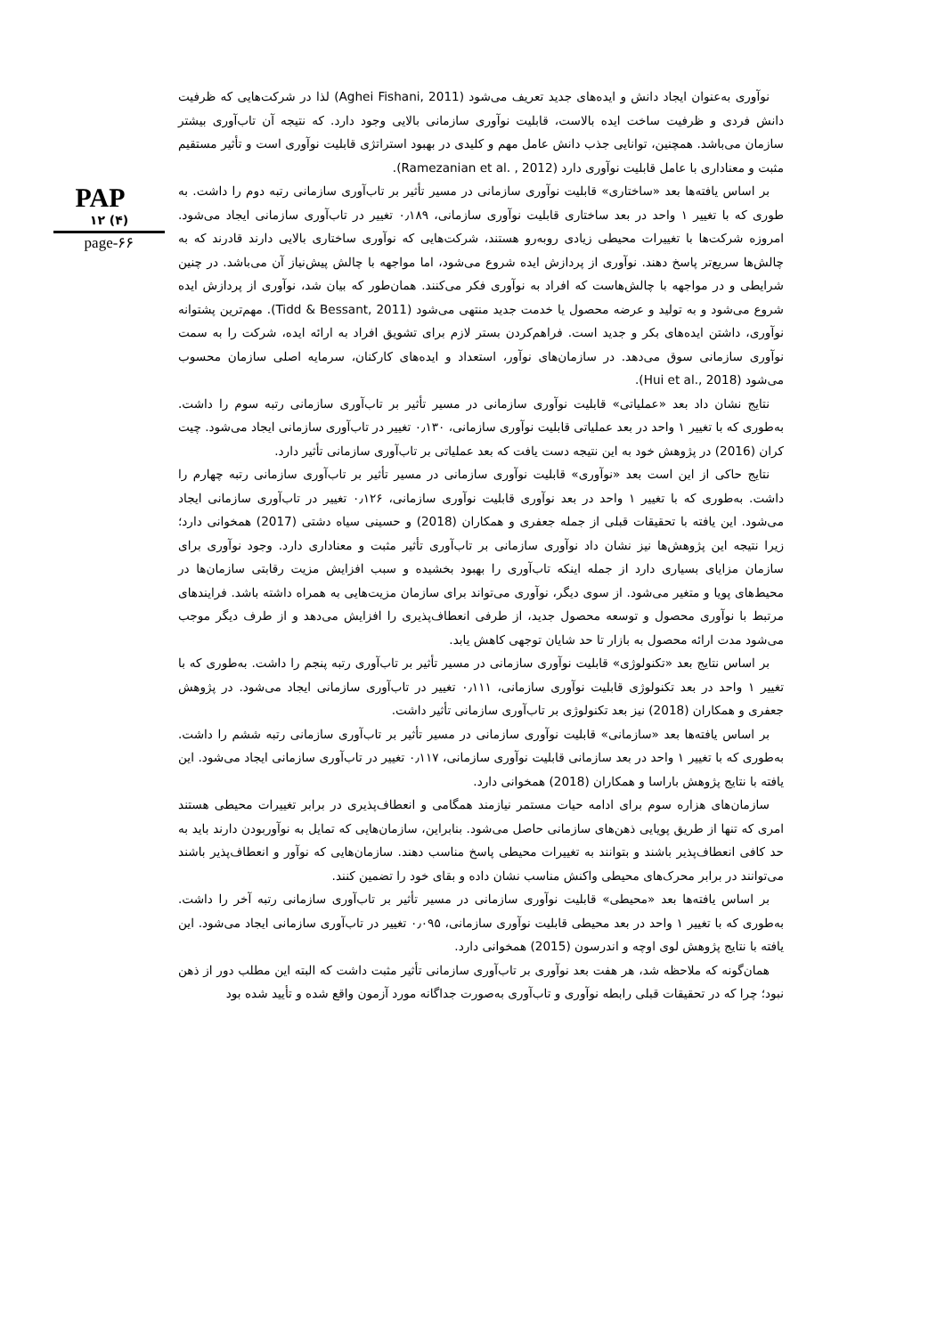PAP
۱۲ (۴)
page-۶۶
نوآوری به‌عنوان ایجاد دانش و ایده‌های جدید تعریف می‌شود (Aghei Fishani, 2011) لذا در شرکت‌هایی که ظرفیت دانش فردی و ظرفیت ساخت ایده بالاست، قابلیت نوآوری سازمانی بالایی وجود دارد. که نتیجه آن تاب‌آوری بیشتر سازمان می‌باشد. همچنین، توانایی جذب دانش عامل مهم و کلیدی در بهبود استراتژی قابلیت نوآوری است و تأثیر مستقیم مثبت و معناداری با عامل قابلیت نوآوری دارد (Ramezanian et al. , 2012).
بر اساس یافته‌ها بعد «ساختاری» قابلیت نوآوری سازمانی در مسیر تأثیر بر تاب‌آوری سازمانی رتبه دوم را داشت. به طوری که با تغییر ۱ واحد در بعد ساختاری قابلیت نوآوری سازمانی، ۰٫۱۸۹ تغییر در تاب‌آوری سازمانی ایجاد می‌شود. امروزه شرکت‌ها با تغییرات محیطی زیادی روبه‌رو هستند، شرکت‌هایی که نوآوری ساختاری بالایی دارند قادرند که به چالش‌ها سریع‌تر پاسخ دهند. نوآوری از پردازش ایده شروع می‌شود، اما مواجهه با چالش پیش‌نیاز آن می‌باشد. در چنین شرایطی و در مواجهه با چالش‌هاست که افراد به نوآوری فکر می‌کنند. همان‌طور که بیان شد، نوآوری از پردازش ایده شروع می‌شود و به تولید و عرضه محصول یا خدمت جدید منتهی می‌شود (Tidd & Bessant, 2011). مهم‌ترین پشتوانه نوآوری، داشتن ایده‌های بکر و جدید است. فراهم‌کردن بستر لازم برای تشویق افراد به ارائه ایده، شرکت را به سمت نوآوری سازمانی سوق می‌دهد. در سازمان‌های نوآور، استعداد و ایده‌های کارکنان، سرمایه اصلی سازمان محسوب می‌شود (Hui et al., 2018).
نتایج نشان داد بعد «عملیاتی» قابلیت نوآوری سازمانی در مسیر تأثیر بر تاب‌آوری سازمانی رتبه سوم را داشت. به‌طوری که با تغییر ۱ واحد در بعد عملیاتی قابلیت نوآوری سازمانی، ۰٫۱۳۰ تغییر در تاب‌آوری سازمانی ایجاد می‌شود. چیت کران (2016) در پژوهش خود به این نتیجه دست یافت که بعد عملیاتی بر تاب‌آوری سازمانی تأثیر دارد.
نتایج حاکی از این است بعد «نوآوری» قابلیت نوآوری سازمانی در مسیر تأثیر بر تاب‌آوری سازمانی رتبه چهارم را داشت. به‌طوری که با تغییر ۱ واحد در بعد نوآوری قابلیت نوآوری سازمانی، ۰٫۱۲۶ تغییر در تاب‌آوری سازمانی ایجاد می‌شود. این یافته با تحقیقات قبلی از جمله جعفری و همکاران (2018) و حسینی سیاه دشتی (2017) همخوانی دارد؛ زیرا نتیجه این پژوهش‌ها نیز نشان داد نوآوری سازمانی بر تاب‌آوری تأثیر مثبت و معناداری دارد. وجود نوآوری برای سازمان مزایای بسیاری دارد از جمله اینکه تاب‌آوری را بهبود بخشیده و سبب افزایش مزیت رقابتی سازمان‌ها در محیط‌های پویا و متغیر می‌شود. از سوی دیگر، نوآوری می‌تواند برای سازمان مزیت‌هایی به همراه داشته باشد. فرایندهای مرتبط با نوآوری محصول و توسعه محصول جدید، از طرفی انعطاف‌پذیری را افزایش می‌دهد و از طرف دیگر موجب می‌شود مدت ارائه محصول به بازار تا حد شایان توجهی کاهش یابد.
بر اساس نتایج بعد «تکنولوژی» قابلیت نوآوری سازمانی در مسیر تأثیر بر تاب‌آوری رتبه پنجم را داشت. به‌طوری که با تغییر ۱ واحد در بعد تکنولوژی قابلیت نوآوری سازمانی، ۰٫۱۱۱ تغییر در تاب‌آوری سازمانی ایجاد می‌شود. در پژوهش جعفری و همکاران (2018) نیز بعد تکنولوژی بر تاب‌آوری سازمانی تأثیر داشت.
بر اساس یافته‌ها بعد «سازمانی» قابلیت نوآوری سازمانی در مسیر تأثیر بر تاب‌آوری سازمانی رتبه ششم را داشت. به‌طوری که با تغییر ۱ واحد در بعد سازمانی قابلیت نوآوری سازمانی، ۰٫۱۱۷ تغییر در تاب‌آوری سازمانی ایجاد می‌شود. این یافته با نتایج پژوهش باراسا و همکاران (2018) همخوانی دارد.
سازمان‌های هزاره سوم برای ادامه حیات مستمر نیازمند همگامی و انعطاف‌پذیری در برابر تغییرات محیطی هستند امری که تنها از طریق پویایی ذهن‌های سازمانی حاصل می‌شود. بنابراین، سازمان‌هایی که تمایل به نوآوربودن دارند باید به حد کافی انعطاف‌پذیر باشند و بتوانند به تغییرات محیطی پاسخ مناسب دهند. سازمان‌هایی که نوآور و انعطاف‌پذیر باشند می‌توانند در برابر محرک‌های محیطی واکنش مناسب نشان داده و بقای خود را تضمین کنند.
بر اساس یافته‌ها بعد «محیطی» قابلیت نوآوری سازمانی در مسیر تأثیر بر تاب‌آوری سازمانی رتبه آخر را داشت. به‌طوری که با تغییر ۱ واحد در بعد محیطی قابلیت نوآوری سازمانی، ۰٫۰۹۵ تغییر در تاب‌آوری سازمانی ایجاد می‌شود. این یافته با نتایج پژوهش لوی اوچه و اندرسون (2015) همخوانی دارد.
همان‌گونه که ملاحظه شد، هر هفت بعد نوآوری بر تاب‌آوری سازمانی تأثیر مثبت داشت که البته این مطلب دور از ذهن نبود؛ چرا که در تحقیقات قبلی رابطه نوآوری و تاب‌آوری به‌صورت جداگانه مورد آزمون واقع شده و تأیید شده بود